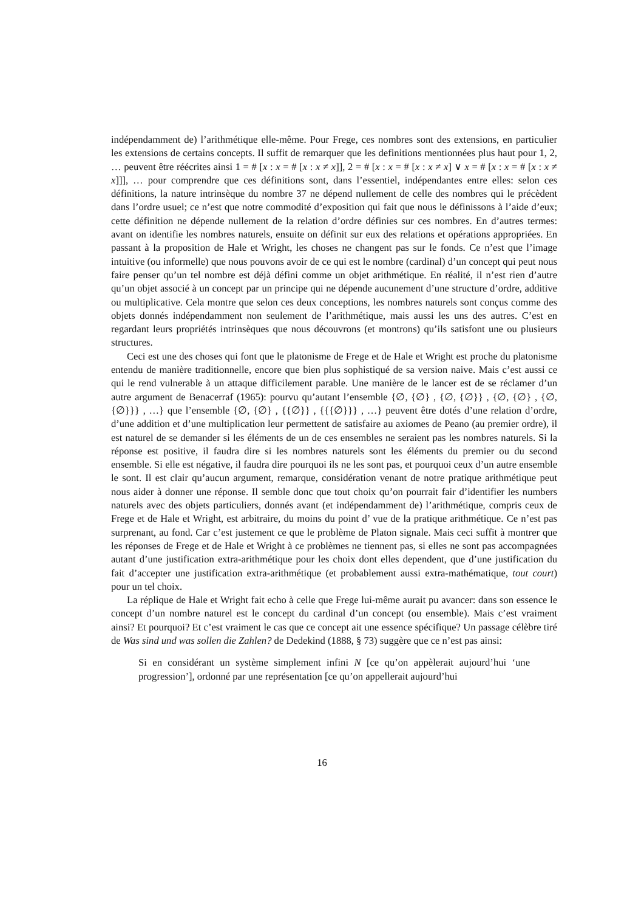indépendamment de) l’arithmétique elle-même. Pour Frege, ces nombres sont des extensions, en particulier les extensions de certains concepts. Il suffit de remarquer que les definitions mentionnées plus haut pour 1, 2, … peuvent être réécrites ainsi 1 = # [x : x = # [x : x ≠ x]], 2 = # [x : x = # [x : x ≠ x] ∨ x = # [x : x = # [x : x ≠ x]]], … pour comprendre que ces définitions sont, dans l’essentiel, indépendantes entre elles: selon ces définitions, la nature intrinsèque du nombre 37 ne dépend nullement de celle des nombres qui le précèdent dans l’ordre usuel; ce n’est que notre commodité d’exposition qui fait que nous le définissons à l’aide d’eux; cette définition ne dépende nullement de la relation d’ordre définies sur ces nombres. En d’autres termes: avant on identifie les nombres naturels, ensuite on définit sur eux des relations et opérations appropriées. En passant à la proposition de Hale et Wright, les choses ne changent pas sur le fonds. Ce n’est que l’image intuitive (ou informelle) que nous pouvons avoir de ce qui est le nombre (cardinal) d’un concept qui peut nous faire penser qu’un tel nombre est déjà défini comme un objet arithmétique. En réalité, il n’est rien d’autre qu’un objet associé à un concept par un principe qui ne dépende aucunement d’une structure d’ordre, additive ou multiplicative. Cela montre que selon ces deux conceptions, les nombres naturels sont conçus comme des objets donnés indépendamment non seulement de l’arithmétique, mais aussi les uns des autres. C’est en regardant leurs propriétés intrinsèques que nous découvrons (et montrons) qu’ils satisfont une ou plusieurs structures.
Ceci est une des choses qui font que le platonisme de Frege et de Hale et Wright est proche du platonisme entendu de manière traditionnelle, encore que bien plus sophistiqué de sa version naive. Mais c’est aussi ce qui le rend vulnerable à un attaque difficilement parable. Une manière de le lancer est de se réclamer d’un autre argument de Benacerraf (1965): pourvu qu’autant l’ensemble {∅, {∅} , {∅, {∅}} , {∅, {∅} , {∅, {∅}}} , …} que l’ensemble {∅, {∅} , {{∅}} , {{{∅}}} , …} peuvent être dotés d’une relation d’ordre, d’une addition et d’une multiplication leur permettent de satisfaire au axiomes de Peano (au premier ordre), il est naturel de se demander si les éléments de un de ces ensembles ne seraient pas les nombres naturels. Si la réponse est positive, il faudra dire si les nombres naturels sont les éléments du premier ou du second ensemble. Si elle est négative, il faudra dire pourquoi ils ne les sont pas, et pourquoi ceux d’un autre ensemble le sont. Il est clair qu’aucun argument, remarque, considération venant de notre pratique arithmétique peut nous aider à donner une réponse. Il semble donc que tout choix qu’on pourrait fair d’identifier les numbers naturels avec des objets particuliers, donnés avant (et indépendamment de) l’arithmétique, compris ceux de Frege et de Hale et Wright, est arbitraire, du moins du point d’ vue de la pratique arithmétique. Ce n’est pas surprenant, au fond. Car c’est justement ce que le problème de Platon signale. Mais ceci suffit à montrer que les réponses de Frege et de Hale et Wright à ce problèmes ne tiennent pas, si elles ne sont pas accompagnées autant d’une justification extra-arithmétique pour les choix dont elles dependent, que d’une justification du fait d’accepter une justification extra-arithmétique (et probablement aussi extra-mathématique, tout court) pour un tel choix.
La réplique de Hale et Wright fait echo à celle que Frege lui-même aurait pu avancer: dans son essence le concept d’un nombre naturel est le concept du cardinal d’un concept (ou ensemble). Mais c’est vraiment ainsi? Et pourquoi? Et c’est vraiment le cas que ce concept ait une essence spécifique? Un passage célèbre tiré de Was sind und was sollen die Zahlen? de Dedekind (1888, § 73) suggère que ce n’est pas ainsi:
Si en considérant un système simplement infini N [ce qu’on appèlerait aujourd’hui ‘une progression’], ordonné par une représentation [ce qu’on appellerait aujourd’hui
16